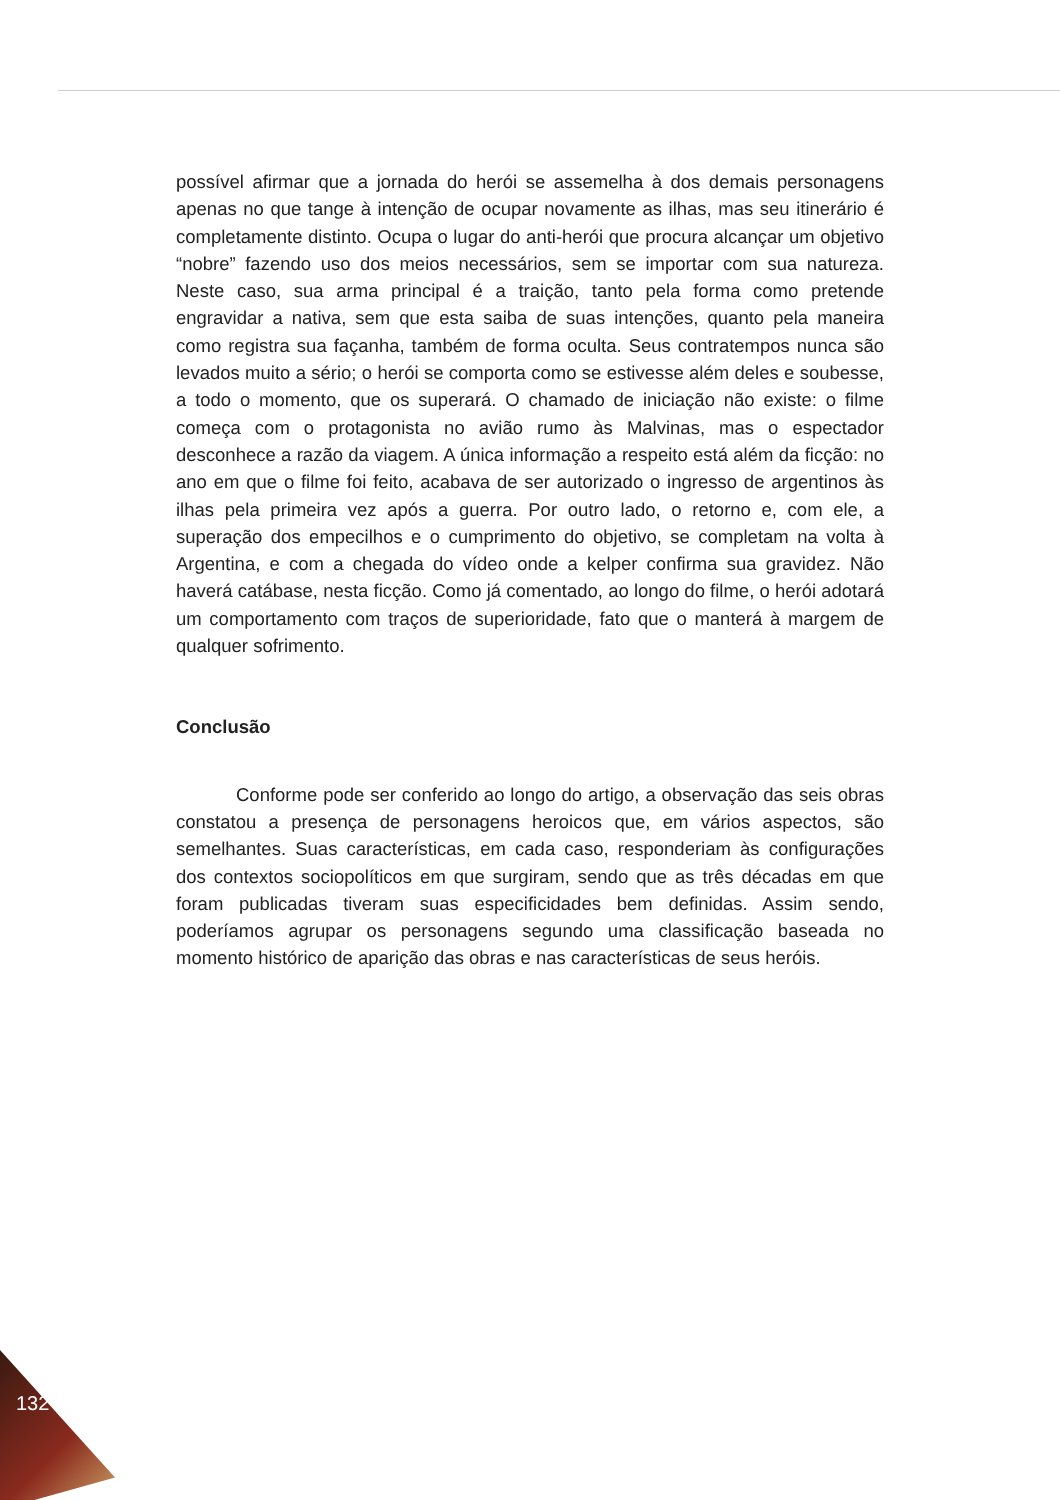possível afirmar que a jornada do herói se assemelha à dos demais personagens apenas no que tange à intenção de ocupar novamente as ilhas, mas seu itinerário é completamente distinto. Ocupa o lugar do anti-herói que procura alcançar um objetivo “nobre” fazendo uso dos meios necessários, sem se importar com sua natureza. Neste caso, sua arma principal é a traição, tanto pela forma como pretende engravidar a nativa, sem que esta saiba de suas intenções, quanto pela maneira como registra sua façanha, também de forma oculta. Seus contratempos nunca são levados muito a sério; o herói se comporta como se estivesse além deles e soubesse, a todo o momento, que os superará. O chamado de iniciação não existe: o filme começa com o protagonista no avião rumo às Malvinas, mas o espectador desconhece a razão da viagem. A única informação a respeito está além da ficção: no ano em que o filme foi feito, acabava de ser autorizado o ingresso de argentinos às ilhas pela primeira vez após a guerra. Por outro lado, o retorno e, com ele, a superação dos empecilhos e o cumprimento do objetivo, se completam na volta à Argentina, e com a chegada do vídeo onde a kelper confirma sua gravidez. Não haverá catábase, nesta ficção. Como já comentado, ao longo do filme, o herói adotará um comportamento com traços de superioridade, fato que o manterá à margem de qualquer sofrimento.
Conclusão
Conforme pode ser conferido ao longo do artigo, a observação das seis obras constatou a presença de personagens heroicos que, em vários aspectos, são semelhantes. Suas características, em cada caso, responderiam às configurações dos contextos sociopolíticos em que surgiram, sendo que as três décadas em que foram publicadas tiveram suas especificidades bem definidas. Assim sendo, poderíamos agrupar os personagens segundo uma classificação baseada no momento histórico de aparição das obras e nas características de seus heróis.
132